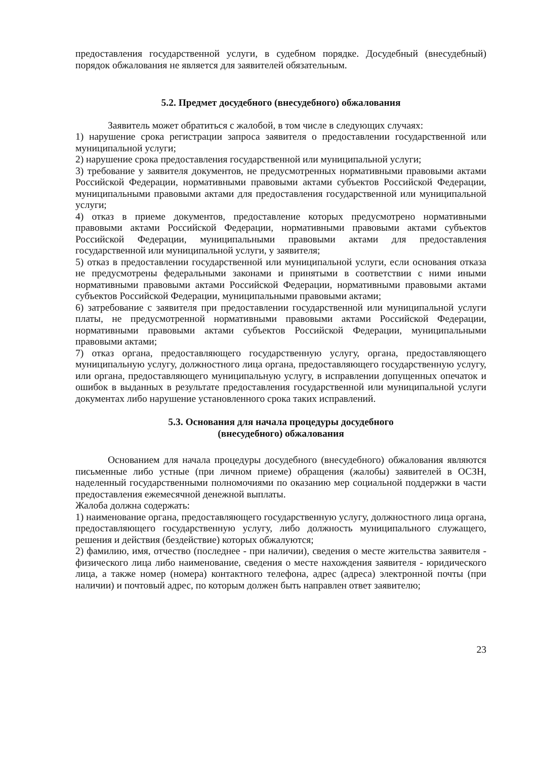предоставления государственной услуги, в судебном порядке. Досудебный (внесудебный) порядок обжалования не является для заявителей обязательным.
5.2. Предмет досудебного (внесудебного) обжалования
Заявитель может обратиться с жалобой, в том числе в следующих случаях:
1) нарушение срока регистрации запроса заявителя о предоставлении государственной или муниципальной услуги;
2) нарушение срока предоставления государственной или муниципальной услуги;
3) требование у заявителя документов, не предусмотренных нормативными правовыми актами Российской Федерации, нормативными правовыми актами субъектов Российской Федерации, муниципальными правовыми актами для предоставления государственной или муниципальной услуги;
4) отказ в приеме документов, предоставление которых предусмотрено нормативными правовыми актами Российской Федерации, нормативными правовыми актами субъектов Российской Федерации, муниципальными правовыми актами для предоставления государственной или муниципальной услуги, у заявителя;
5) отказ в предоставлении государственной или муниципальной услуги, если основания отказа не предусмотрены федеральными законами и принятыми в соответствии с ними иными нормативными правовыми актами Российской Федерации, нормативными правовыми актами субъектов Российской Федерации, муниципальными правовыми актами;
6) затребование с заявителя при предоставлении государственной или муниципальной услуги платы, не предусмотренной нормативными правовыми актами Российской Федерации, нормативными правовыми актами субъектов Российской Федерации, муниципальными правовыми актами;
7) отказ органа, предоставляющего государственную услугу, органа, предоставляющего муниципальную услугу, должностного лица органа, предоставляющего государственную услугу, или органа, предоставляющего муниципальную услугу, в исправлении допущенных опечаток и ошибок в выданных в результате предоставления государственной или муниципальной услуги документах либо нарушение установленного срока таких исправлений.
5.3. Основания для начала процедуры досудебного
(внесудебного) обжалования
Основанием для начала процедуры досудебного (внесудебного) обжалования являются письменные либо устные (при личном приеме) обращения (жалобы) заявителей в ОСЗН, наделенный государственными полномочиями по оказанию мер социальной поддержки в части предоставления ежемесячной денежной выплаты.
Жалоба должна содержать:
1) наименование органа, предоставляющего государственную услугу, должностного лица органа, предоставляющего государственную услугу, либо должность муниципального служащего, решения и действия (бездействие) которых обжалуются;
2) фамилию, имя, отчество (последнее - при наличии), сведения о месте жительства заявителя - физического лица либо наименование, сведения о месте нахождения заявителя - юридического лица, а также номер (номера) контактного телефона, адрес (адреса) электронной почты (при наличии) и почтовый адрес, по которым должен быть направлен ответ заявителю;
23